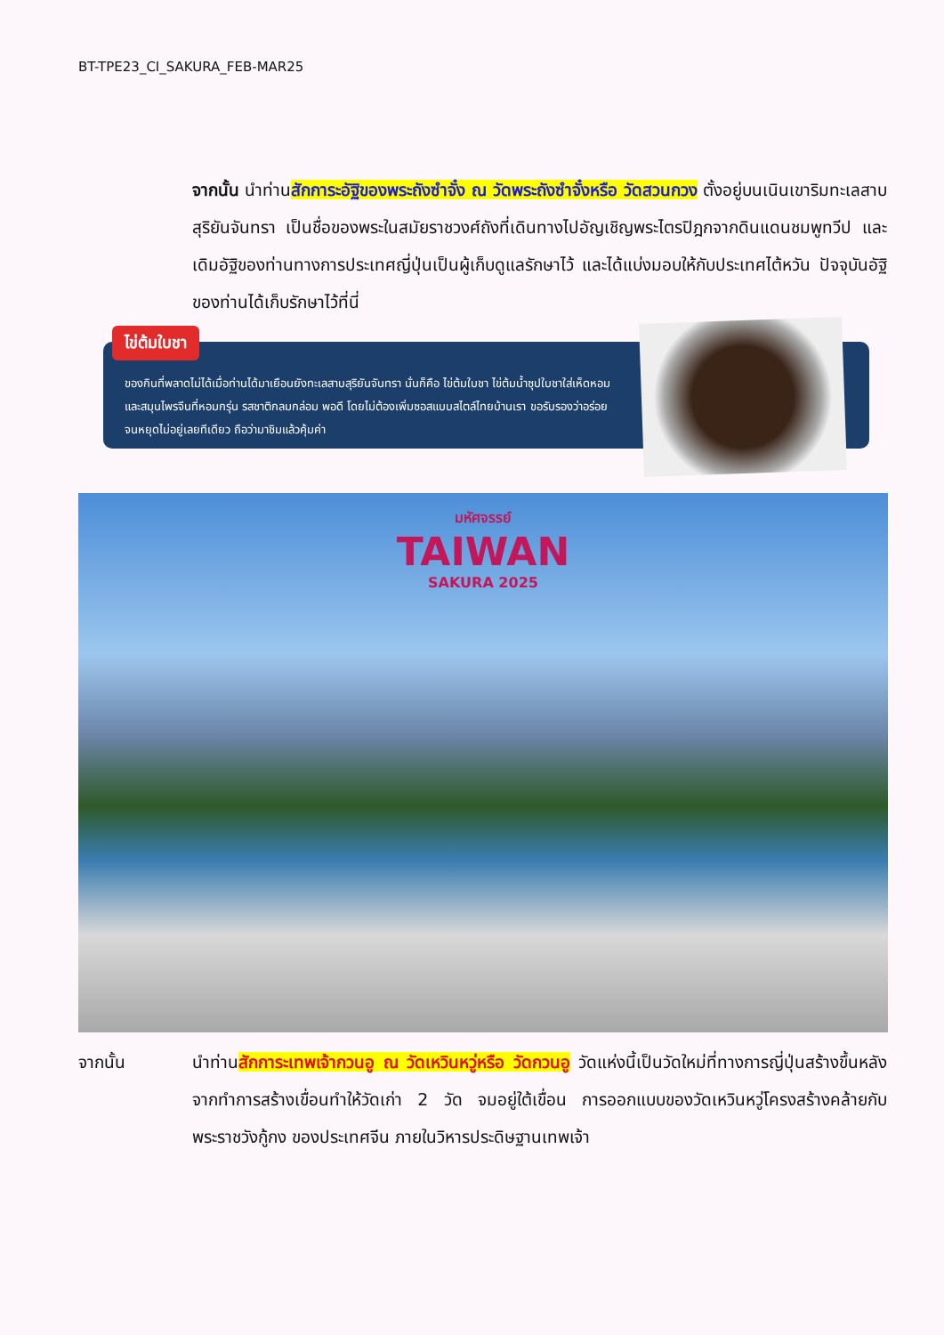BT-TPE23_CI_SAKURA_FEB-MAR25
จากนั้น นำท่านสักการะอัฐิของพระถังซำจั๋ง ณ วัดพระถังซำจั๋งหรือ วัดสวนกวง ตั้งอยู่บนเนินเขาริมทะเลสาบสุริยันจันทรา เป็นชื่อของพระในสมัยราชวงศ์ถังที่เดินทางไปอัญเชิญพระไตรปิฎกจากดินแดนชมพูทวีป และเดิมอัฐิของท่านทางการประเทศญี่ปุ่นเป็นผู้เก็บดูแลรักษาไว้ และได้แบ่งมอบให้กับประเทศไต้หวัน ปัจจุบันอัฐิของท่านได้เก็บรักษาไว้ที่นี่
ไข่ต้มใบชา
ของกินที่พลาดไม่ได้เมื่อท่านได้มาเยือนยังทะเลสาบสุริยันจันทรา นั่นก็คือ ไข่ต้มใบชา ไข่ต้มน้ำซุปใบชาใส่เห็ดหอมและสมุนไพรจีนที่หอมกรุ่น รสชาติกลมกล่อม พอดี โดยไม่ต้องเพิ่มซอสแบบสไตล์ไทยบ้านเรา ขอรับรองว่าอร่อยจนหยุดไม่อยู่เลยทีเดียว ถือว่ามาชิมแล้วคุ้มค่า
มหัศจรรย์
TAIWAN
SAKURA 2025
จากนั้น นำท่านสักการะเทพเจ้ากวนอู ณ วัดเหวินหวู่หรือ วัดกวนอู วัดแห่งนี้เป็นวัดใหม่ที่ทางการญี่ปุ่นสร้างขึ้นหลังจากทำการสร้างเขื่อนทำให้วัดเก่า 2 วัด จมอยู่ใต้เขื่อน การออกแบบของวัดเหวินหวู่โครงสร้างคล้ายกับพระราชวังกู้กง ของประเทศจีน ภายในวิหารประดิษฐานเทพเจ้า